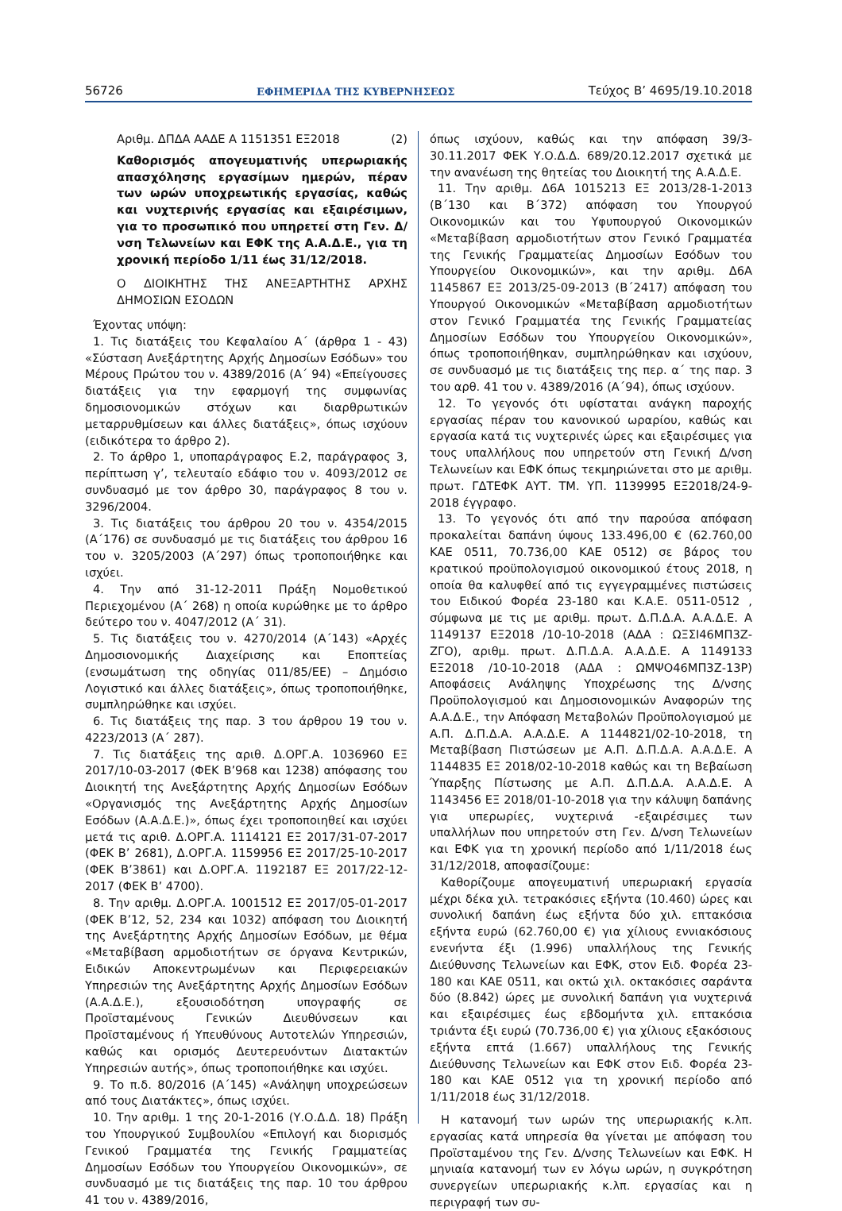56726 ΕΦΗΜΕΡΙΔΑ ΤΗΣ ΚΥΒΕΡΝΗΣΕΩΣ Τεύχος Β’ 4695/19.10.2018
Αριθμ. ΔΠΔΑ ΑΑΔΕ Α 1151351 ΕΞ2018 (2)
Καθορισμός απογευματινής υπερωριακής απασχόλησης εργασίμων ημερών, πέραν των ωρών υποχρεωτικής εργασίας, καθώς και νυχτερινής εργασίας και εξαιρέσιμων, για το προσωπικό που υπηρετεί στη Γεν. Δ/νση Τελωνείων και ΕΦΚ της Α.Α.Δ.Ε., για τη χρονική περίοδο 1/11 έως 31/12/2018.
Ο ΔΙΟΙΚΗΤΗΣ ΤΗΣ ΑΝΕΞΑΡΤΗΤΗΣ ΑΡΧΗΣ ΔΗΜΟΣΙΩΝ ΕΣΟΔΩΝ
Έχοντας υπόψη:
1. Τις διατάξεις του Κεφαλαίου Α΄ (άρθρα 1 - 43) «Σύσταση Ανεξάρτητης Αρχής Δημοσίων Εσόδων» του Μέρους Πρώτου του ν. 4389/2016 (Α΄ 94) «Επείγουσες διατάξεις για την εφαρμογή της συμφωνίας δημοσιονομικών στόχων και διαρθρωτικών μεταρρυθμίσεων και άλλες διατάξεις», όπως ισχύουν (ειδικότερα το άρθρο 2).
2. Το άρθρο 1, υποπαράγραφος Ε.2, παράγραφος 3, περίπτωση γ’, τελευταίο εδάφιο του ν. 4093/2012 σε συνδυασμό με τον άρθρο 30, παράγραφος 8 του ν. 3296/2004.
3. Τις διατάξεις του άρθρου 20 του ν. 4354/2015 (Α΄176) σε συνδυασμό με τις διατάξεις του άρθρου 16 του ν. 3205/2003 (Α΄297) όπως τροποποιήθηκε και ισχύει.
4. Την από 31-12-2011 Πράξη Νομοθετικού Περιεχομένου (Α΄ 268) η οποία κυρώθηκε με το άρθρο δεύτερο του ν. 4047/2012 (Α΄ 31).
5. Τις διατάξεις του ν. 4270/2014 (Α΄143) «Αρχές Δημοσιονομικής Διαχείρισης και Εποπτείας (ενσωμάτωση της οδηγίας 011/85/ΕΕ) – Δημόσιο Λογιστικό και άλλες διατάξεις», όπως τροποποιήθηκε, συμπληρώθηκε και ισχύει.
6. Τις διατάξεις της παρ. 3 του άρθρου 19 του ν. 4223/2013 (Α΄ 287).
7. Τις διατάξεις της αριθ. Δ.ΟΡΓ.Α. 1036960 ΕΞ 2017/10-03-2017 (ΦΕΚ Β’968 και 1238) απόφασης του Διοικητή της Ανεξάρτητης Αρχής Δημοσίων Εσόδων «Οργανισμός της Ανεξάρτητης Αρχής Δημοσίων Εσόδων (Α.Α.Δ.Ε.)», όπως έχει τροποποιηθεί και ισχύει μετά τις αριθ. Δ.ΟΡΓ.Α. 1114121 ΕΞ 2017/31-07-2017 (ΦΕΚ Β’ 2681), Δ.ΟΡΓ.Α. 1159956 ΕΞ 2017/25-10-2017 (ΦΕΚ Β’3861) και Δ.ΟΡΓ.Α. 1192187 ΕΞ 2017/22-12-2017 (ΦΕΚ Β’ 4700).
8. Την αριθμ. Δ.ΟΡΓ.Α. 1001512 ΕΞ 2017/05-01-2017 (ΦΕΚ Β’12, 52, 234 και 1032) απόφαση του Διοικητή της Ανεξάρτητης Αρχής Δημοσίων Εσόδων, με θέμα «Μεταβίβαση αρμοδιοτήτων σε όργανα Κεντρικών, Ειδικών Αποκεντρωμένων και Περιφερειακών Υπηρεσιών της Ανεξάρτητης Αρχής Δημοσίων Εσόδων (Α.Α.Δ.Ε.), εξουσιοδότηση υπογραφής σε Προϊσταμένους Γενικών Διευθύνσεων και Προϊσταμένους ή Υπευθύνους Αυτοτελών Υπηρεσιών, καθώς και ορισμός Δευτερευόντων Διατακτών Υπηρεσιών αυτής», όπως τροποποιήθηκε και ισχύει.
9. Το π.δ. 80/2016 (Α΄145) «Ανάληψη υποχρεώσεων από τους Διατάκτες», όπως ισχύει.
10. Την αριθμ. 1 της 20-1-2016 (Υ.Ο.Δ.Δ. 18) Πράξη του Υπουργικού Συμβουλίου «Επιλογή και διορισμός Γενικού Γραμματέα της Γενικής Γραμματείας Δημοσίων Εσόδων του Υπουργείου Οικονομικών», σε συνδυασμό με τις διατάξεις της παρ. 10 του άρθρου 41 του ν. 4389/2016,
όπως ισχύουν, καθώς και την απόφαση 39/3-30.11.2017 ΦΕΚ Υ.Ο.Δ.Δ. 689/20.12.2017 σχετικά με την ανανέωση της θητείας του Διοικητή της Α.Α.Δ.Ε.
11. Την αριθμ. Δ6Α 1015213 ΕΞ 2013/28-1-2013 (Β΄130 και Β΄372) απόφαση του Υπουργού Οικονομικών και του Υφυπουργού Οικονομικών «Μεταβίβαση αρμοδιοτήτων στον Γενικό Γραμματέα της Γενικής Γραμματείας Δημοσίων Εσόδων του Υπουργείου Οικονομικών», και την αριθμ. Δ6Α 1145867 ΕΞ 2013/25-09-2013 (Β΄2417) απόφαση του Υπουργού Οικονομικών «Μεταβίβαση αρμοδιοτήτων στον Γενικό Γραμματέα της Γενικής Γραμματείας Δημοσίων Εσόδων του Υπουργείου Οικονομικών», όπως τροποποιήθηκαν, συμπληρώθηκαν και ισχύουν, σε συνδυασμό με τις διατάξεις της περ. α΄ της παρ. 3 του αρθ. 41 του ν. 4389/2016 (Α΄94), όπως ισχύουν.
12. Το γεγονός ότι υφίσταται ανάγκη παροχής εργασίας πέραν του κανονικού ωραρίου, καθώς και εργασία κατά τις νυχτερινές ώρες και εξαιρέσιμες για τους υπαλλήλους που υπηρετούν στη Γενική Δ/νση Τελωνείων και ΕΦΚ όπως τεκμηριώνεται στο με αριθμ. πρωτ. ΓΔΤΕΦΚ ΑΥΤ. ΤΜ. ΥΠ. 1139995 ΕΞ2018/24-9-2018 έγγραφο.
13. Το γεγονός ότι από την παρούσα απόφαση προκαλείται δαπάνη ύψους 133.496,00 € (62.760,00 ΚΑΕ 0511, 70.736,00 ΚΑΕ 0512) σε βάρος του κρατικού προϋπολογισμού οικονομικού έτους 2018, η οποία θα καλυφθεί από τις εγγεγραμμένες πιστώσεις του Ειδικού Φορέα 23-180 και Κ.Α.Ε. 0511-0512 , σύμφωνα με τις με αριθμ. πρωτ. Δ.Π.Δ.Α. Α.Α.Δ.Ε. Α 1149137 ΕΞ2018 /10-10-2018 (ΑΔΑ : ΩΞΣΙ46ΜΠ3Ζ-ΖΓΟ), αριθμ. πρωτ. Δ.Π.Δ.Α. Α.Α.Δ.Ε. Α 1149133 ΕΞ2018 /10-10-2018 (ΑΔΑ : ΩΜΨΟ46ΜΠ3Ζ-13Ρ) Αποφάσεις Ανάληψης Υποχρέωσης της Δ/νσης Προϋπολογισμού και Δημοσιονομικών Αναφορών της Α.Α.Δ.Ε., την Απόφαση Μεταβολών Προϋπολογισμού με Α.Π. Δ.Π.Δ.Α. Α.Α.Δ.Ε. Α 1144821/02-10-2018, τη Μεταβίβαση Πιστώσεων με Α.Π. Δ.Π.Δ.Α. Α.Α.Δ.Ε. Α 1144835 ΕΞ 2018/02-10-2018 καθώς και τη Βεβαίωση Ύπαρξης Πίστωσης με Α.Π. Δ.Π.Δ.Α. Α.Α.Δ.Ε. Α 1143456 ΕΞ 2018/01-10-2018 για την κάλυψη δαπάνης για υπερωρίες, νυχτερινά -εξαιρέσιμες των υπαλλήλων που υπηρετούν στη Γεν. Δ/νση Τελωνείων και ΕΦΚ για τη χρονική περίοδο από 1/11/2018 έως 31/12/2018, αποφασίζουμε:
Καθορίζουμε απογευματινή υπερωριακή εργασία μέχρι δέκα χιλ. τετρακόσιες εξήντα (10.460) ώρες και συνολική δαπάνη έως εξήντα δύο χιλ. επτακόσια εξήντα ευρώ (62.760,00 €) για χίλιους εννιακόσιους ενενήντα έξι (1.996) υπαλλήλους της Γενικής Διεύθυνσης Τελωνείων και ΕΦΚ, στον Ειδ. Φορέα 23-180 και ΚΑΕ 0511, και οκτώ χιλ. οκτακόσιες σαράντα δύο (8.842) ώρες με συνολική δαπάνη για νυχτερινά και εξαιρέσιμες έως εβδομήντα χιλ. επτακόσια τριάντα έξι ευρώ (70.736,00 €) για χίλιους εξακόσιους εξήντα επτά (1.667) υπαλλήλους της Γενικής Διεύθυνσης Τελωνείων και ΕΦΚ στον Ειδ. Φορέα 23-180 και ΚΑΕ 0512 για τη χρονική περίοδο από 1/11/2018 έως 31/12/2018.
Η κατανομή των ωρών της υπερωριακής κ.λπ. εργασίας κατά υπηρεσία θα γίνεται με απόφαση του Προϊσταμένου της Γεν. Δ/νσης Τελωνείων και ΕΦΚ. Η μηνιαία κατανομή των εν λόγω ωρών, η συγκρότηση συνεργείων υπερωριακής κ.λπ. εργασίας και η περιγραφή των συ-